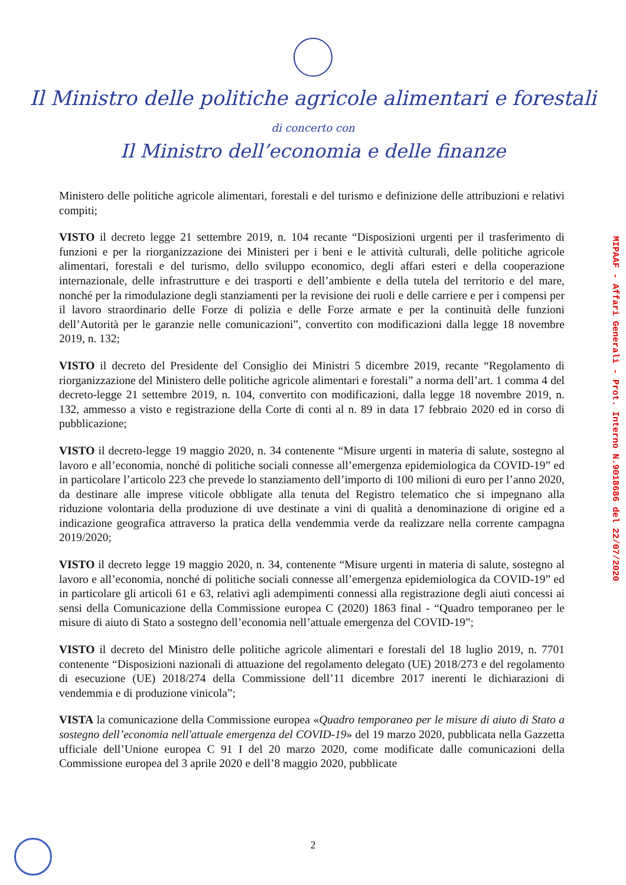Il Ministro delle politiche agricole alimentari e forestali
di concerto con
Il Ministro dell’economia e delle finanze
Ministero delle politiche agricole alimentari, forestali e del turismo e definizione delle attribuzioni e relativi compiti;
VISTO il decreto legge 21 settembre 2019, n. 104 recante “Disposizioni urgenti per il trasferimento di funzioni e per la riorganizzazione dei Ministeri per i beni e le attività culturali, delle politiche agricole alimentari, forestali e del turismo, dello sviluppo economico, degli affari esteri e della cooperazione internazionale, delle infrastrutture e dei trasporti e dell’ambiente e della tutela del territorio e del mare, nonché per la rimodulazione degli stanziamenti per la revisione dei ruoli e delle carriere e per i compensi per il lavoro straordinario delle Forze di polizia e delle Forze armate e per la continuità delle funzioni dell’Autorità per le garanzie nelle comunicazioni”, convertito con modificazioni dalla legge 18 novembre 2019, n. 132;
VISTO il decreto del Presidente del Consiglio dei Ministri 5 dicembre 2019, recante “Regolamento di riorganizzazione del Ministero delle politiche agricole alimentari e forestali” a norma dell’art. 1 comma 4 del decreto-legge 21 settembre 2019, n. 104, convertito con modificazioni, dalla legge 18 novembre 2019, n. 132, ammesso a visto e registrazione della Corte di conti al n. 89 in data 17 febbraio 2020 ed in corso di pubblicazione;
VISTO il decreto-legge 19 maggio 2020, n. 34 contenente “Misure urgenti in materia di salute, sostegno al lavoro e all’economia, nonché di politiche sociali connesse all’emergenza epidemiologica da COVID-19” ed in particolare l’articolo 223 che prevede lo stanziamento dell’importo di 100 milioni di euro per l’anno 2020, da destinare alle imprese viticole obbligate alla tenuta del Registro telematico che si impegnano alla riduzione volontaria della produzione di uve destinate a vini di qualità a denominazione di origine ed a indicazione geografica attraverso la pratica della vendemmia verde da realizzare nella corrente campagna 2019/2020;
VISTO il decreto legge 19 maggio 2020, n. 34, contenente “Misure urgenti in materia di salute, sostegno al lavoro e all’economia, nonché di politiche sociali connesse all’emergenza epidemiologica da COVID-19” ed in particolare gli articoli 61 e 63, relativi agli adempimenti connessi alla registrazione degli aiuti concessi ai sensi della Comunicazione della Commissione europea C (2020) 1863 final - “Quadro temporaneo per le misure di aiuto di Stato a sostegno dell’economia nell’attuale emergenza del COVID-19”;
VISTO il decreto del Ministro delle politiche agricole alimentari e forestali del 18 luglio 2019, n. 7701 contenente “Disposizioni nazionali di attuazione del regolamento delegato (UE) 2018/273 e del regolamento di esecuzione (UE) 2018/274 della Commissione dell’11 dicembre 2017 inerenti le dichiarazioni di vendemmia e di produzione vinicola”;
VISTA la comunicazione della Commissione europea «Quadro temporaneo per le misure di aiuto di Stato a sostegno dell’economia nell'attuale emergenza del COVID-19» del 19 marzo 2020, pubblicata nella Gazzetta ufficiale dell’Unione europea C 91 I del 20 marzo 2020, come modificate dalle comunicazioni della Commissione europea del 3 aprile 2020 e dell’8 maggio 2020, pubblicate
MIPAAF - Affari Generali - Prot. Interno N.9018686 del 22/07/2020
2